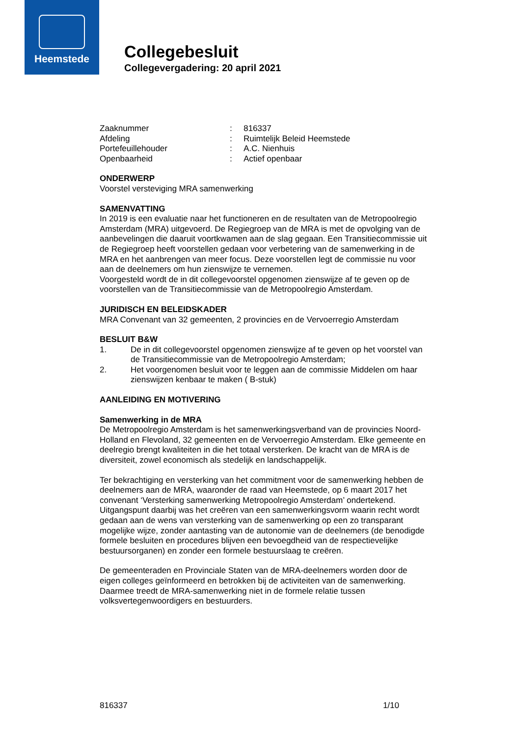Heemstede
Collegebesluit
Collegevergadering: 20 april 2021
| Zaaknummer | : | 816337 |
| Afdeling | : | Ruimtelijk Beleid Heemstede |
| Portefeuillehouder | : | A.C. Nienhuis |
| Openbaarheid | : | Actief openbaar |
ONDERWERP
Voorstel versteviging MRA samenwerking
SAMENVATTING
In 2019 is een evaluatie naar het functioneren en de resultaten van de Metropoolregio Amsterdam (MRA) uitgevoerd. De Regiegroep van de MRA is met de opvolging van de aanbevelingen die daaruit voortkwamen aan de slag gegaan. Een Transitiecommissie uit de Regiegroep heeft voorstellen gedaan voor verbetering van de samenwerking in de MRA en het aanbrengen van meer focus. Deze voorstellen legt de commissie nu voor aan de deelnemers om hun zienswijze te vernemen.
Voorgesteld wordt de in dit collegevoorstel opgenomen zienswijze af te geven op de voorstellen van de Transitiecommissie van de Metropoolregio Amsterdam.
JURIDISCH EN BELEIDSKADER
MRA Convenant van 32 gemeenten, 2 provincies en de Vervoerregio Amsterdam
BESLUIT B&W
| 1. | De in dit collegevoorstel opgenomen zienswijze af te geven op het voorstel van de Transitiecommissie van de Metropoolregio Amsterdam; |
| 2. | Het voorgenomen besluit voor te leggen aan de commissie Middelen om haar zienswijzen kenbaar te maken ( B-stuk) |
AANLEIDING EN MOTIVERING
Samenwerking in de MRA
De Metropoolregio Amsterdam is het samenwerkingsverband van de provincies Noord-Holland en Flevoland, 32 gemeenten en de Vervoerregio Amsterdam. Elke gemeente en deelregio brengt kwaliteiten in die het totaal versterken. De kracht van de MRA is de diversiteit, zowel economisch als stedelijk en landschappelijk.
Ter bekrachtiging en versterking van het commitment voor de samenwerking hebben de deelnemers aan de MRA, waaronder de raad van Heemstede, op 6 maart 2017 het convenant ‘Versterking samenwerking Metropoolregio Amsterdam’ ondertekend. Uitgangspunt daarbij was het creëren van een samenwerkingsvorm waarin recht wordt gedaan aan de wens van versterking van de samenwerking op een zo transparant mogelijke wijze, zonder aantasting van de autonomie van de deelnemers (de benodigde formele besluiten en procedures blijven een bevoegdheid van de respectievelijke bestuursorganen) en zonder een formele bestuurslaag te creëren.
De gemeenteraden en Provinciale Staten van de MRA-deelnemers worden door de eigen colleges geïnformeerd en betrokken bij de activiteiten van de samenwerking. Daarmee treedt de MRA-samenwerking niet in de formele relatie tussen volksvertegenwoordigers en bestuurders.
816337 1/10